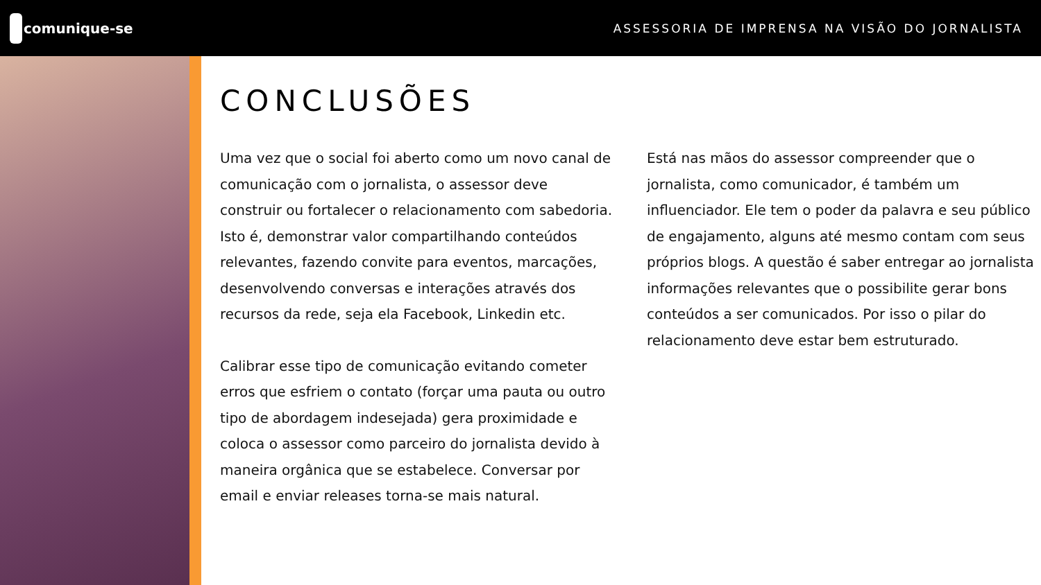comunique-se
ASSESSORIA DE IMPRENSA NA VISÃO DO JORNALISTA
CONCLUSÕES
Uma vez que o social foi aberto como um novo canal de comunicação com o jornalista, o assessor deve construir ou fortalecer o relacionamento com sabedoria. Isto é, demonstrar valor compartilhando conteúdos relevantes, fazendo convite para eventos, marcações, desenvolvendo conversas e interações através dos recursos da rede, seja ela Facebook, Linkedin etc.
Calibrar esse tipo de comunicação evitando cometer erros que esfriem o contato (forçar uma pauta ou outro tipo de abordagem indesejada) gera proximidade e coloca o assessor como parceiro do jornalista devido à maneira orgânica que se estabelece. Conversar por email e enviar releases torna-se mais natural.
Está nas mãos do assessor compreender que o jornalista, como comunicador, é também um influenciador. Ele tem o poder da palavra e seu público de engajamento, alguns até mesmo contam com seus próprios blogs. A questão é saber entregar ao jornalista informações relevantes que o possibilite gerar bons conteúdos a ser comunicados. Por isso o pilar do relacionamento deve estar bem estruturado.